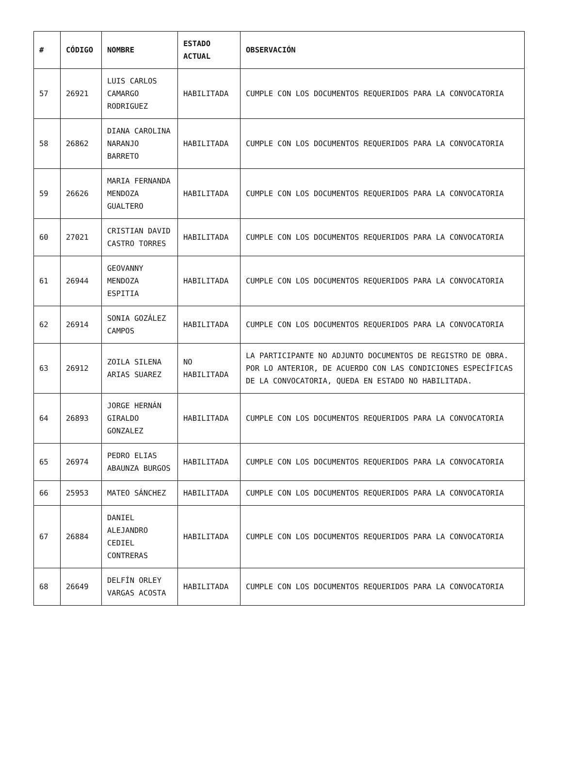| # | CÓDIGO | NOMBRE | ESTADO ACTUAL | OBSERVACIÓN |
| --- | --- | --- | --- | --- |
| 57 | 26921 | LUIS CARLOS CAMARGO RODRIGUEZ | HABILITADA | CUMPLE CON LOS DOCUMENTOS REQUERIDOS PARA LA CONVOCATORIA |
| 58 | 26862 | DIANA CAROLINA NARANJO BARRETO | HABILITADA | CUMPLE CON LOS DOCUMENTOS REQUERIDOS PARA LA CONVOCATORIA |
| 59 | 26626 | MARIA FERNANDA MENDOZA GUALTERO | HABILITADA | CUMPLE CON LOS DOCUMENTOS REQUERIDOS PARA LA CONVOCATORIA |
| 60 | 27021 | CRISTIAN DAVID CASTRO TORRES | HABILITADA | CUMPLE CON LOS DOCUMENTOS REQUERIDOS PARA LA CONVOCATORIA |
| 61 | 26944 | GEOVANNY MENDOZA ESPITIA | HABILITADA | CUMPLE CON LOS DOCUMENTOS REQUERIDOS PARA LA CONVOCATORIA |
| 62 | 26914 | SONIA GOZÁLEZ CAMPOS | HABILITADA | CUMPLE CON LOS DOCUMENTOS REQUERIDOS PARA LA CONVOCATORIA |
| 63 | 26912 | ZOILA SILENA ARIAS SUAREZ | NO HABILITADA | LA PARTICIPANTE NO ADJUNTO DOCUMENTOS DE REGISTRO DE OBRA. POR LO ANTERIOR, DE ACUERDO CON LAS CONDICIONES ESPECÍFICAS DE LA CONVOCATORIA, QUEDA EN ESTADO NO HABILITADA. |
| 64 | 26893 | JORGE HERNÁN GIRALDO GONZALEZ | HABILITADA | CUMPLE CON LOS DOCUMENTOS REQUERIDOS PARA LA CONVOCATORIA |
| 65 | 26974 | PEDRO ELIAS ABAUNZA BURGOS | HABILITADA | CUMPLE CON LOS DOCUMENTOS REQUERIDOS PARA LA CONVOCATORIA |
| 66 | 25953 | MATEO SÁNCHEZ | HABILITADA | CUMPLE CON LOS DOCUMENTOS REQUERIDOS PARA LA CONVOCATORIA |
| 67 | 26884 | DANIEL ALEJANDRO CEDIEL CONTRERAS | HABILITADA | CUMPLE CON LOS DOCUMENTOS REQUERIDOS PARA LA CONVOCATORIA |
| 68 | 26649 | DELFÍN ORLEY VARGAS ACOSTA | HABILITADA | CUMPLE CON LOS DOCUMENTOS REQUERIDOS PARA LA CONVOCATORIA |